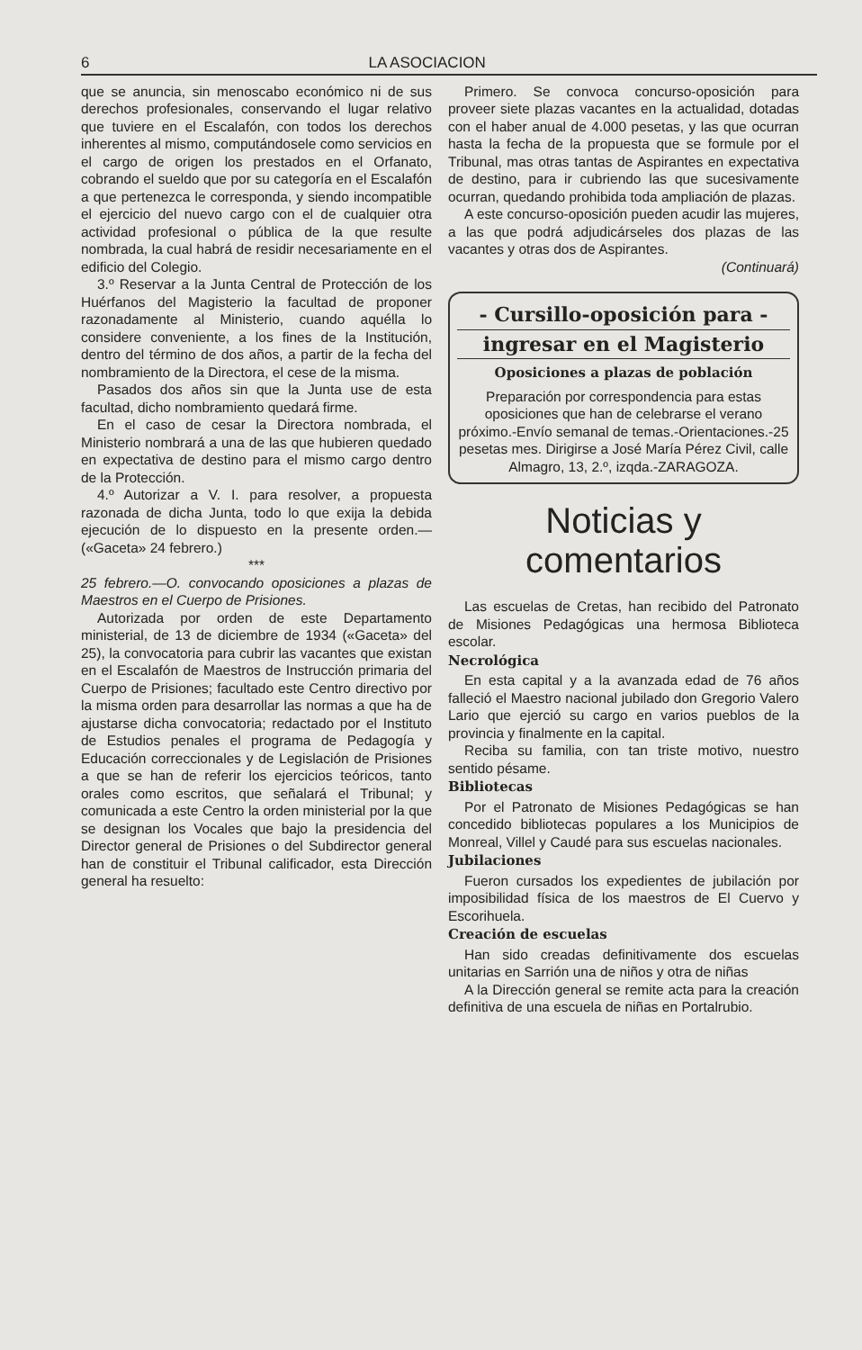6 LA ASOCIACION
que se anuncia, sin menoscabo económico ni de sus derechos profesionales, conservando el lugar relativo que tuviere en el Escalafón, con todos los derechos inherentes al mismo, computándosele como servicios en el cargo de origen los prestados en el Orfanato, cobrando el sueldo que por su categoría en el Escalafón a que pertenezca le corresponda, y siendo incompatible el ejercicio del nuevo cargo con el de cualquier otra actividad profesional o pública de la que resulte nombrada, la cual habrá de residir necesariamente en el edificio del Colegio.
3.º Reservar a la Junta Central de Protección de los Huérfanos del Magisterio la facultad de proponer razonadamente al Ministerio, cuando aquélla lo considere conveniente, a los fines de la Institución, dentro del término de dos años, a partir de la fecha del nombramiento de la Directora, el cese de la misma.
Pasados dos años sin que la Junta use de esta facultad, dicho nombramiento quedará firme.
En el caso de cesar la Directora nombrada, el Ministerio nombrará a una de las que hubieren quedado en expectativa de destino para el mismo cargo dentro de la Protección.
4.º Autorizar a V. I. para resolver, a propuesta razonada de dicha Junta, todo lo que exija la debida ejecución de lo dispuesto en la presente orden.—(«Gaceta» 24 febrero.)
***
25 febrero.—O. convocando oposiciones a plazas de Maestros en el Cuerpo de Prisiones.
Autorizada por orden de este Departamento ministerial, de 13 de diciembre de 1934 («Gaceta» del 25), la convocatoria para cubrir las vacantes que existan en el Escalafón de Maestros de Instrucción primaria del Cuerpo de Prisiones; facultado este Centro directivo por la misma orden para desarrollar las normas a que ha de ajustarse dicha convocatoria; redactado por el Instituto de Estudios penales el programa de Pedagogía y Educación correccionales y de Legislación de Prisiones a que se han de referir los ejercicios teóricos, tanto orales como escritos, que señalará el Tribunal; y comunicada a este Centro la orden ministerial por la que se designan los Vocales que bajo la presidencia del Director general de Prisiones o del Subdirector general han de constituir el Tribunal calificador, esta Dirección general ha resuelto:
Primero. Se convoca concurso-oposición para proveer siete plazas vacantes en la actualidad, dotadas con el haber anual de 4.000 pesetas, y las que ocurran hasta la fecha de la propuesta que se formule por el Tribunal, mas otras tantas de Aspirantes en expectativa de destino, para ir cubriendo las que sucesivamente ocurran, quedando prohibida toda ampliación de plazas.
A este concurso-oposición pueden acudir las mujeres, a las que podrá adjudicárseles dos plazas de las vacantes y otras dos de Aspirantes.
(Continuará)
- Cursillo-oposición para -
ingresar en el Magisterio
Oposiciones a plazas de población
Preparación por correspondencia para estas oposiciones que han de celebrarse el verano próximo.-Envío semanal de temas.-Orientaciones.-25 pesetas mes. Dirigirse a José María Pérez Civil, calle Almagro, 13, 2.º, izqda.-ZARAGOZA.
Noticias y comentarios
Las escuelas de Cretas, han recibido del Patronato de Misiones Pedagógicas una hermosa Biblioteca escolar.
Necrológica
En esta capital y a la avanzada edad de 76 años falleció el Maestro nacional jubilado don Gregorio Valero Lario que ejerció su cargo en varios pueblos de la provincia y finalmente en la capital.
Reciba su familia, con tan triste motivo, nuestro sentido pésame.
Bibliotecas
Por el Patronato de Misiones Pedagógicas se han concedido bibliotecas populares a los Municipios de Monreal, Villel y Caudé para sus escuelas nacionales.
Jubilaciones
Fueron cursados los expedientes de jubilación por imposibilidad física de los maestros de El Cuervo y Escorihuela.
Creación de escuelas
Han sido creadas definitivamente dos escuelas unitarias en Sarrión una de niños y otra de niñas
A la Dirección general se remite acta para la creación definitiva de una escuela de niñas en Portalrubio.